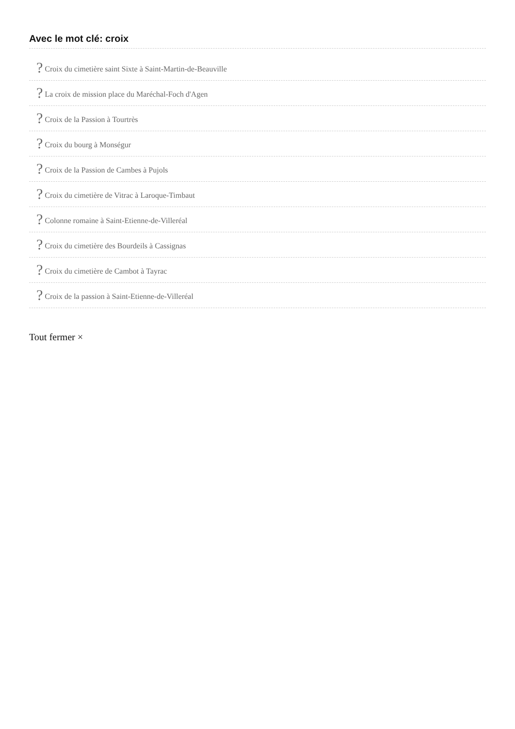Avec le mot clé: croix
? Croix du cimetière saint Sixte à Saint-Martin-de-Beauville
? La croix de mission place du Maréchal-Foch d'Agen
? Croix de la Passion à Tourtrès
? Croix du bourg à Monségur
? Croix de la Passion de Cambes à Pujols
? Croix du cimetière de Vitrac à Laroque-Timbaut
? Colonne romaine à Saint-Etienne-de-Villeréal
? Croix du cimetière des Bourdeils à Cassignas
? Croix du cimetière de Cambot à Tayrac
? Croix de la passion à Saint-Etienne-de-Villeréal
Tout fermer ×